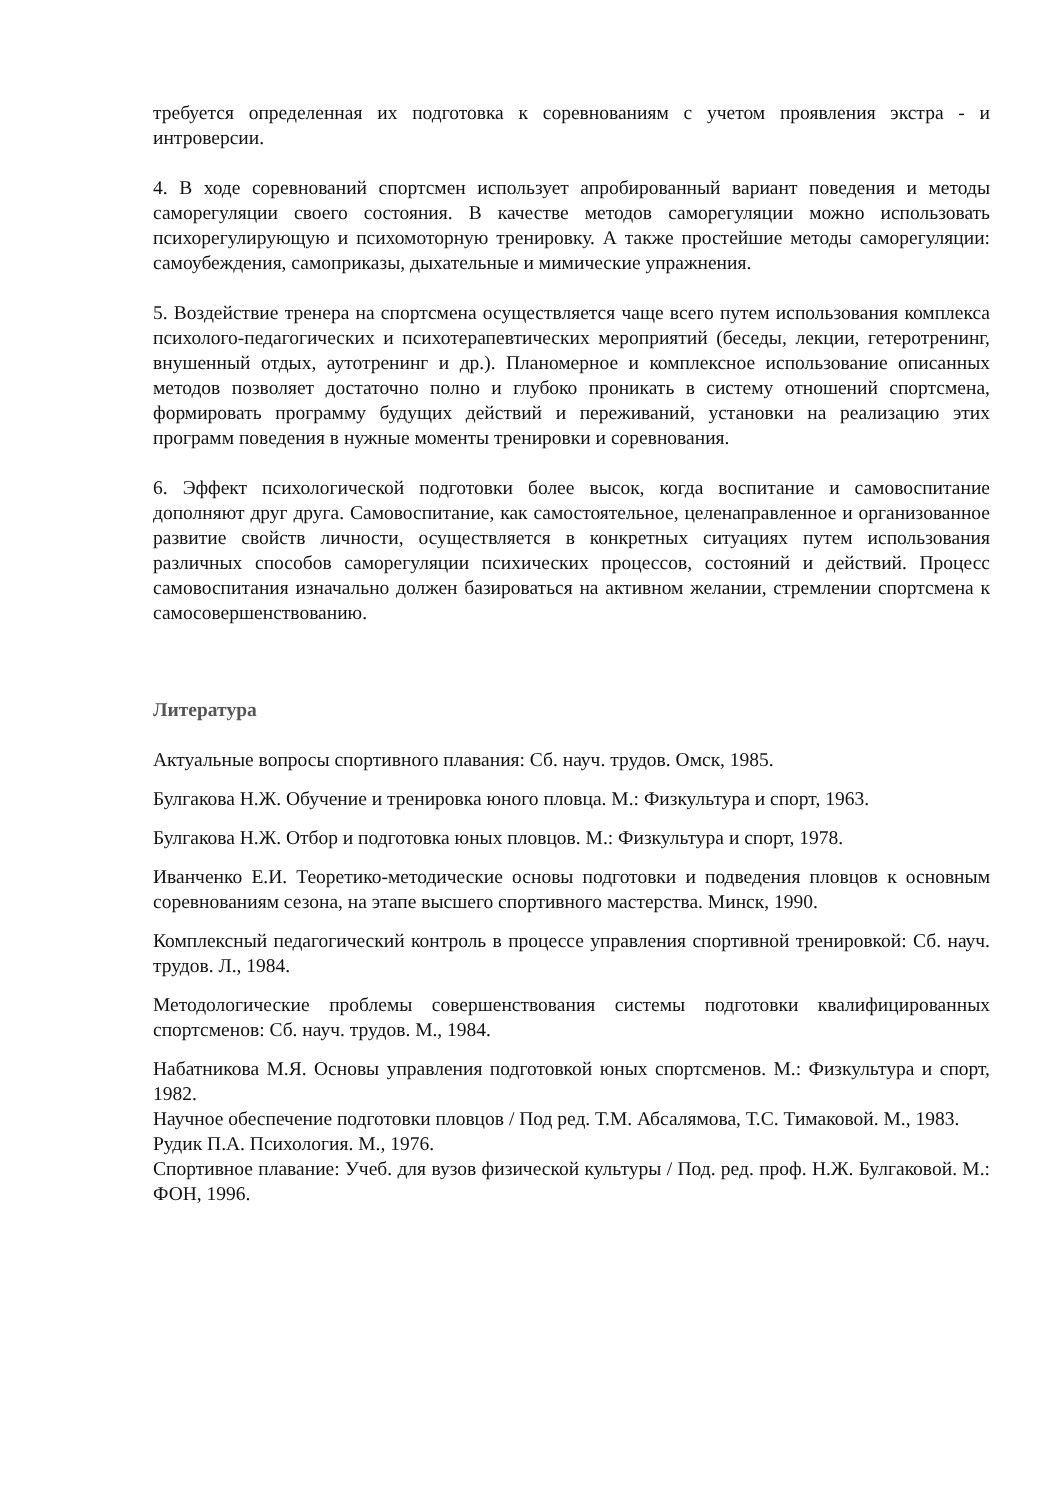требуется определенная их подготовка к соревнованиям с учетом проявления экстра - и интроверсии.
4. В ходе соревнований спортсмен использует апробированный вариант поведения и методы саморегуляции своего состояния. В качестве методов саморегуляции можно использовать психорегулирующую и психомоторную тренировку. А также простейшие методы саморегуляции: самоубеждения, самоприказы, дыхательные и мимические упражнения.
5. Воздействие тренера на спортсмена осуществляется чаще всего путем использования комплекса психолого-педагогических и психотерапевтических мероприятий (беседы, лекции, гетеротренинг, внушенный отдых, аутотренинг и др.). Планомерное и комплексное использование описанных методов позволяет достаточно полно и глубоко проникать в систему отношений спортсмена, формировать программу будущих действий и переживаний, установки на реализацию этих программ поведения в нужные моменты тренировки и соревнования.
6. Эффект психологической подготовки более высок, когда воспитание и самовоспитание дополняют друг друга. Самовоспитание, как самостоятельное, целенаправленное и организованное развитие свойств личности, осуществляется в конкретных ситуациях путем использования различных способов саморегуляции психических процессов, состояний и действий. Процесс самовоспитания изначально должен базироваться на активном желании, стремлении спортсмена к самосовершенствованию.
Литература
Актуальные вопросы спортивного плавания: Сб. науч. трудов. Омск, 1985.
Булгакова Н.Ж. Обучение и тренировка юного пловца. М.: Физкультура и спорт, 1963.
Булгакова Н.Ж. Отбор и подготовка юных пловцов. М.: Физкультура и спорт, 1978.
Иванченко Е.И. Теоретико-методические основы подготовки и подведения пловцов к основным соревнованиям сезона, на этапе высшего спортивного мастерства. Минск, 1990.
Комплексный педагогический контроль в процессе управления спортивной тренировкой: Сб. науч. трудов. Л., 1984.
Методологические проблемы совершенствования системы подготовки квалифицированных спортсменов: Сб. науч. трудов. М., 1984.
Набатникова М.Я. Основы управления подготовкой юных спортсменов. М.: Физкультура и спорт, 1982.
Научное обеспечение подготовки пловцов / Под ред. Т.М. Абсалямова, Т.С. Тимаковой. М., 1983.
Рудик П.А. Психология. М., 1976.
Спортивное плавание: Учеб. для вузов физической культуры / Под. ред. проф. Н.Ж. Булгаковой. М.: ФОН, 1996.